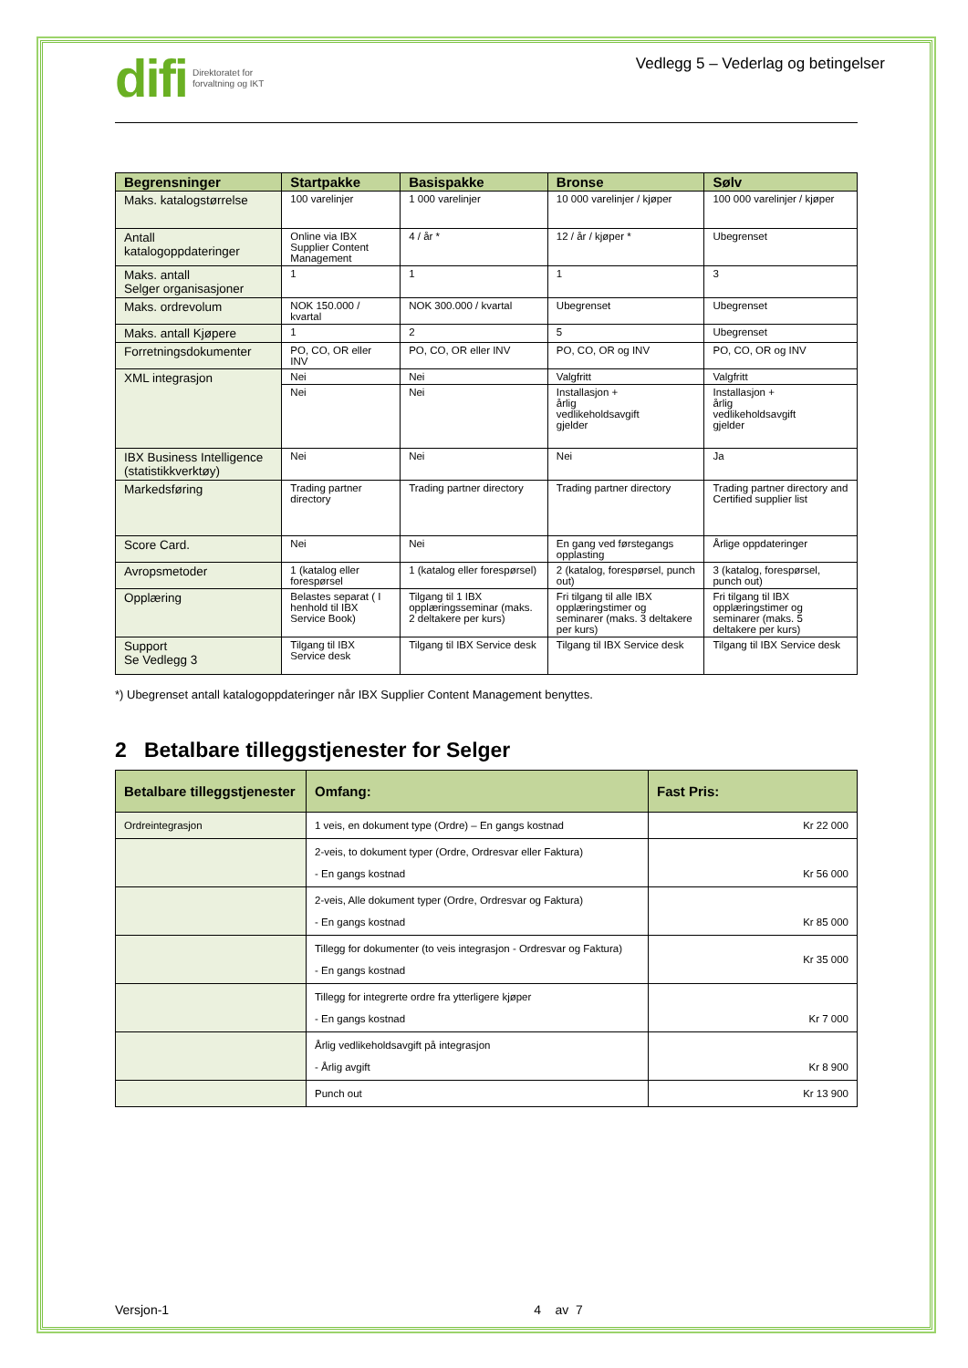difi Direktoratet for
forvaltning og IKT
Vedlegg 5 – Vederlag og betingelser
| Begrensninger | Startpakke | Basispakke | Bronse | Sølv |
| --- | --- | --- | --- | --- |
| Maks. katalogstørrelse | 100 varelinjer | 1 000 varelinjer | 10 000 varelinjer / kjøper | 100 000 varelinjer / kjøper |
| Antall katalogoppdateringer | Online via IBX Supplier Content Management | 4 / år * | 12 / år / kjøper * | Ubegrenset |
| Maks. antall Selger organisasjoner | 1 | 1 | 1 | 3 |
| Maks. ordrevolum | NOK 150.000 / kvartal | NOK 300.000 / kvartal | Ubegrenset | Ubegrenset |
| Maks. antall Kjøpere | 1 | 2 | 5 | Ubegrenset |
| Forretningsdokumenter | PO, CO, OR eller INV | PO, CO, OR eller INV | PO, CO, OR og INV | PO, CO, OR og INV |
| XML integrasjon | Nei | Nei | Valgfritt | Valgfritt |
| | Nei | Nei | Installasjon + årlig vedlikeholdsavgift gjelder | Installasjon + årlig vedlikeholdsavgift gjelder |
| IBX Business Intelligence (statistikkverktøy) | Nei | Nei | Nei | Ja |
| Markedsføring | Trading partner directory | Trading partner directory | Trading partner directory | Trading partner directory and Certified supplier list |
| Score Card. | Nei | Nei | En gang ved førstegangs opplasting | Årlige oppdateringer |
| Avropsmetoder | 1 (katalog eller forespørsel | 1 (katalog eller forespørsel) | 2 (katalog, forespørsel, punch out) | 3 (katalog, forespørsel, punch out) |
| Opplæring | Belastes separat ( I henhold til IBX Service Book) | Tilgang til 1 IBX opplæringsseminar (maks. 2 deltakere per kurs) | Fri tilgang til alle IBX opplæringstimer og seminarer (maks. 3 deltakere per kurs) | Fri tilgang til IBX opplæringstimer og seminarer (maks. 5 deltakere per kurs) |
| Support Se Vedlegg 3 | Tilgang til IBX Service desk | Tilgang til IBX Service desk | Tilgang til IBX Service desk | Tilgang til IBX Service desk |
*) Ubegrenset antall katalogoppdateringer når IBX Supplier Content Management benyttes.
2 Betalbare tilleggstjenester for Selger
| Betalbare tilleggstjenester | Omfang: | Fast Pris: |
| --- | --- | --- |
| Ordreintegrasjon | 1 veis, en dokument type (Ordre) – En gangs kostnad | Kr 22 000 |
| | 2-veis, to dokument typer (Ordre, Ordresvar eller Faktura) - En gangs kostnad | Kr 56 000 |
| | 2-veis, Alle dokument typer (Ordre, Ordresvar og Faktura) - En gangs kostnad | Kr 85 000 |
| | Tillegg for dokumenter (to veis integrasjon - Ordresvar og Faktura) - En gangs kostnad | Kr 35 000 |
| | Tillegg for integrerte ordre fra ytterligere kjøper - En gangs kostnad | Kr 7 000 |
| | Årlig vedlikeholdsavgift på integrasjon - Årlig avgift | Kr 8 900 |
| | Punch out | Kr 13 900 |
Versjon-1 4 av 7